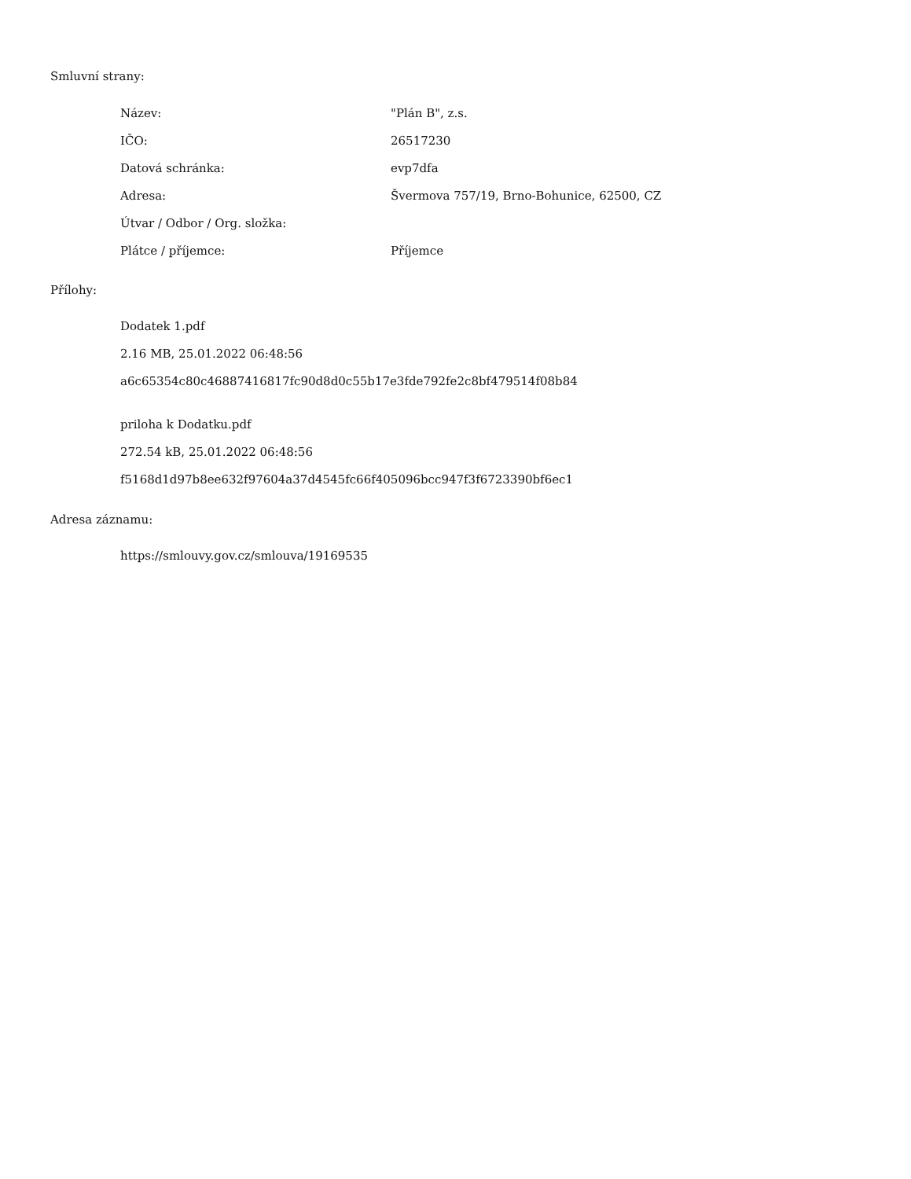Smluvní strany:
| Název: | "Plán B", z.s. |
| IČO: | 26517230 |
| Datová schránka: | evp7dfa |
| Adresa: | Švermova 757/19, Brno-Bohunice, 62500, CZ |
| Útvar / Odbor / Org. složka: | |
| Plátce / příjemce: | Příjemce |
Přílohy:
Dodatek 1.pdf
2.16 MB, 25.01.2022 06:48:56
a6c65354c80c46887416817fc90d8d0c55b17e3fde792fe2c8bf479514f08b84
priloha k Dodatku.pdf
272.54 kB, 25.01.2022 06:48:56
f5168d1d97b8ee632f97604a37d4545fc66f405096bcc947f3f6723390bf6ec1
Adresa záznamu:
https://smlouvy.gov.cz/smlouva/19169535